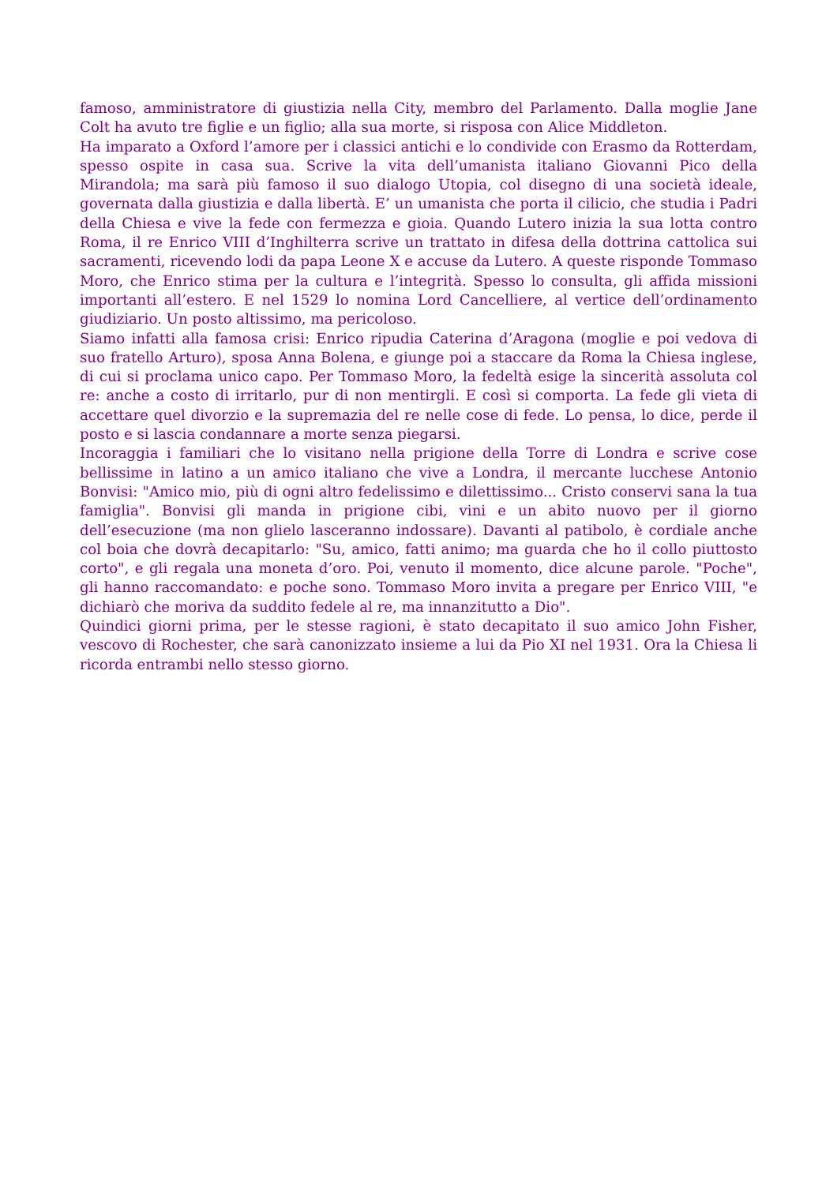famoso, amministratore di giustizia nella City, membro del Parlamento. Dalla moglie Jane Colt ha avuto tre figlie e un figlio; alla sua morte, si risposa con Alice Middleton.
Ha imparato a Oxford l’amore per i classici antichi e lo condivide con Erasmo da Rotterdam, spesso ospite in casa sua. Scrive la vita dell’umanista italiano Giovanni Pico della Mirandola; ma sarà più famoso il suo dialogo Utopia, col disegno di una società ideale, governata dalla giustizia e dalla libertà. E’ un umanista che porta il cilicio, che studia i Padri della Chiesa e vive la fede con fermezza e gioia. Quando Lutero inizia la sua lotta contro Roma, il re Enrico VIII d’Inghilterra scrive un trattato in difesa della dottrina cattolica sui sacramenti, ricevendo lodi da papa Leone X e accuse da Lutero. A queste risponde Tommaso Moro, che Enrico stima per la cultura e l’integrità. Spesso lo consulta, gli affida missioni importanti all’estero. E nel 1529 lo nomina Lord Cancelliere, al vertice dell’ordinamento giudiziario. Un posto altissimo, ma pericoloso.
Siamo infatti alla famosa crisi: Enrico ripudia Caterina d’Aragona (moglie e poi vedova di suo fratello Arturo), sposa Anna Bolena, e giunge poi a staccare da Roma la Chiesa inglese, di cui si proclama unico capo. Per Tommaso Moro, la fedeltà esige la sincerità assoluta col re: anche a costo di irritarlo, pur di non mentirgli. E così si comporta. La fede gli vieta di accettare quel divorzio e la supremazia del re nelle cose di fede. Lo pensa, lo dice, perde il posto e si lascia condannare a morte senza piegarsi.
Incoraggia i familiari che lo visitano nella prigione della Torre di Londra e scrive cose bellissime in latino a un amico italiano che vive a Londra, il mercante lucchese Antonio Bonvisi: "Amico mio, più di ogni altro fedelissimo e dilettissimo... Cristo conservi sana la tua famiglia". Bonvisi gli manda in prigione cibi, vini e un abito nuovo per il giorno dell’esecuzione (ma non glielo lasceranno indossare). Davanti al patibolo, è cordiale anche col boia che dovrà decapitarlo: "Su, amico, fatti animo; ma guarda che ho il collo piuttosto corto", e gli regala una moneta d’oro. Poi, venuto il momento, dice alcune parole. "Poche", gli hanno raccomandato: e poche sono. Tommaso Moro invita a pregare per Enrico VIII, "e dichiarò che moriva da suddito fedele al re, ma innanzitutto a Dio".
Quindici giorni prima, per le stesse ragioni, è stato decapitato il suo amico John Fisher, vescovo di Rochester, che sarà canonizzato insieme a lui da Pio XI nel 1931. Ora la Chiesa li ricorda entrambi nello stesso giorno.